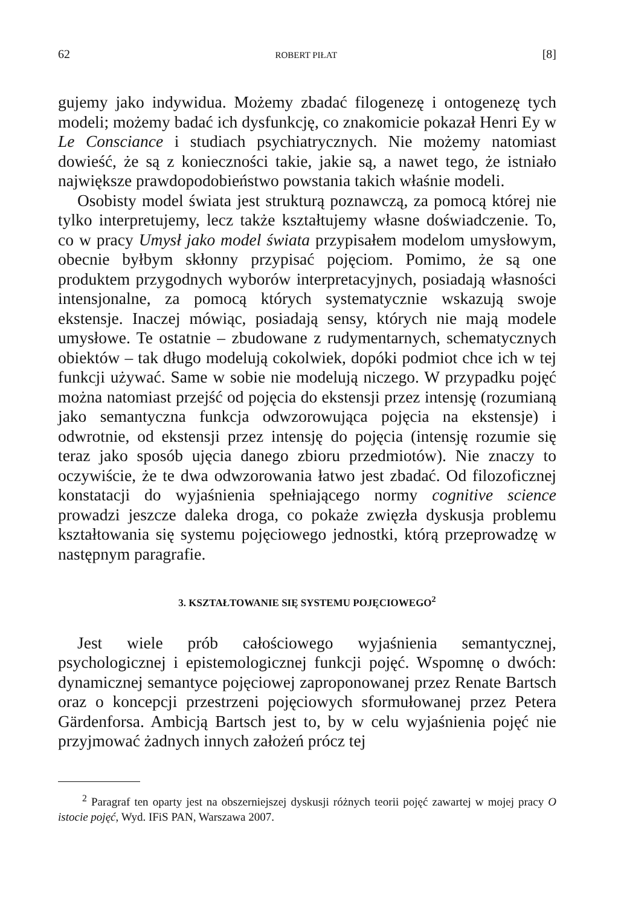62 ROBERT PIŁAT [8]
gujemy jako indywidua. Możemy zbadać filogenezę i ontogenezę tych modeli; możemy badać ich dysfunkcję, co znakomicie pokazał Henri Ey w Le Consciance i studiach psychiatrycznych. Nie możemy natomiast dowieść, że są z konieczności takie, jakie są, a nawet tego, że istniało największe prawdopodobieństwo powstania takich właśnie modeli.
Osobisty model świata jest strukturą poznawczą, za pomocą której nie tylko interpretujemy, lecz także kształtujemy własne doświadczenie. To, co w pracy Umysł jako model świata przypisałem modelom umysłowym, obecnie byłbym skłonny przypisać pojęciom. Pomimo, że są one produktem przygodnych wyborów interpretacyjnych, posiadają własności intensjonalne, za pomocą których systematycznie wskazują swoje ekstensje. Inaczej mówiąc, posiadają sensy, których nie mają modele umysłowe. Te ostatnie – zbudowane z rudymentarnych, schematycznych obiektów – tak długo modelują cokolwiek, dopóki podmiot chce ich w tej funkcji używać. Same w sobie nie modelują niczego. W przypadku pojęć można natomiast przejść od pojęcia do ekstensji przez intensję (rozumianą jako semantyczna funkcja odwzorowująca pojęcia na ekstensje) i odwrotnie, od ekstensji przez intensję do pojęcia (intensję rozumie się teraz jako sposób ujęcia danego zbioru przedmiotów). Nie znaczy to oczywiście, że te dwa odwzorowania łatwo jest zbadać. Od filozoficznej konstatacji do wyjaśnienia spełniającego normy cognitive science prowadzi jeszcze daleka droga, co pokaże zwięzła dyskusja problemu kształtowania się systemu pojęciowego jednostki, którą przeprowadzę w następnym paragrafie.
3. KSZTAŁTOWANIE SIĘ SYSTEMU POJĘCIOWEGO<sup>2</sup>
Jest wiele prób całościowego wyjaśnienia semantycznej, psychologicznej i epistemologicznej funkcji pojęć. Wspomnę o dwóch: dynamicznej semantyce pojęciowej zaproponowanej przez Renate Bartsch oraz o koncepcji przestrzeni pojęciowych sformułowanej przez Petera Gärdenforsa. Ambicją Bartsch jest to, by w celu wyjaśnienia pojęć nie przyjmować żadnych innych założeń prócz tej
<sup>2</sup> Paragraf ten oparty jest na obszerniejszej dyskusji różnych teorii pojęć zawartej w mojej pracy O istocie pojęć, Wyd. IFiS PAN, Warszawa 2007.